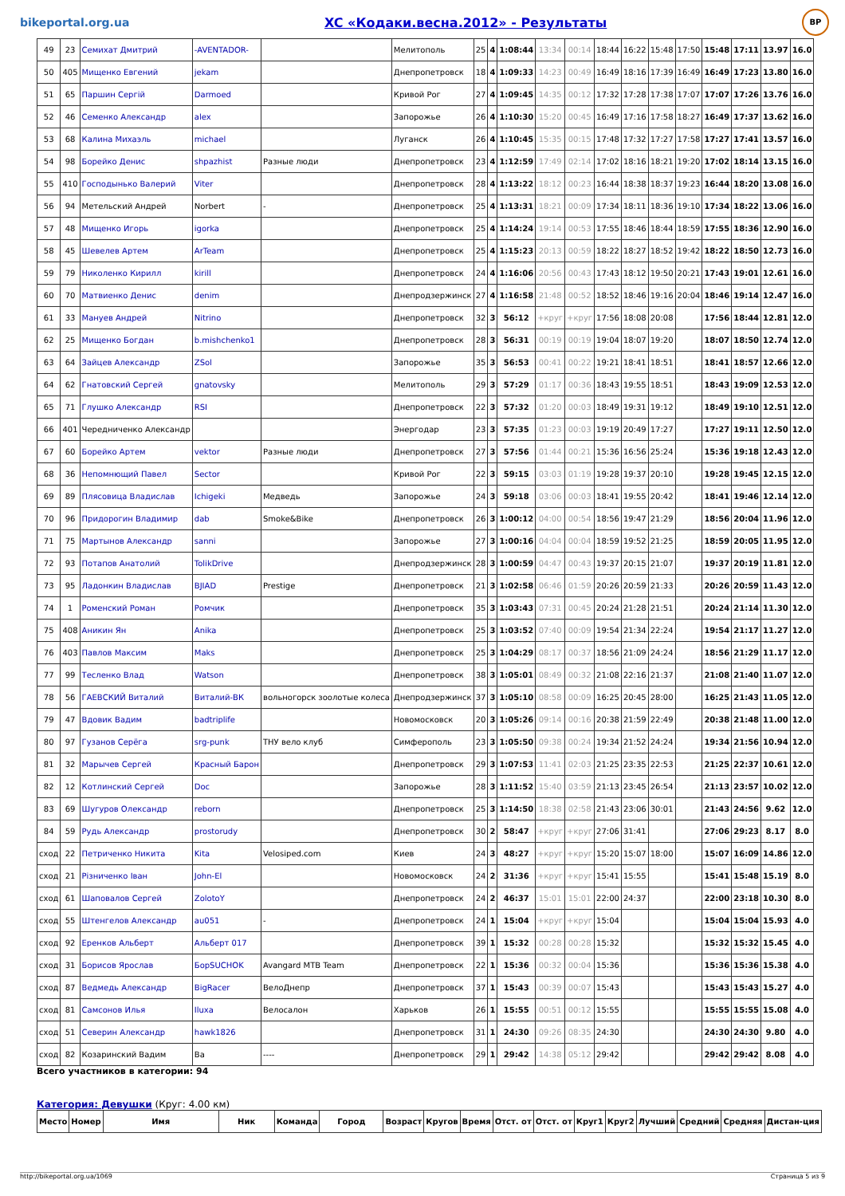bikeportal.org.ua XC «Кодаки.весна.2012» - Результаты BP
| 49 | 23 | Семихат Дмитрий | -AVENTADOR- | | Мелитополь | 25 | 4 | 1:08:44 | 13:34 | 00:14 | 18:44 | 16:22 | 15:48 | 17:50 | 15:48 | 17:11 | 13.97 | 16.0 |
| 50 | 405 | Мищенко Евгений | jekam | | Днепропетровск | 18 | 4 | 1:09:33 | 14:23 | 00:49 | 16:49 | 18:16 | 17:39 | 16:49 | 16:49 | 17:23 | 13.80 | 16.0 |
| 51 | 65 | Паршин Сергій | Darmoed | | Кривой Рог | 27 | 4 | 1:09:45 | 14:35 | 00:12 | 17:32 | 17:28 | 17:38 | 17:07 | 17:07 | 17:26 | 13.76 | 16.0 |
| 52 | 46 | Семенко Александр | alex | | Запорожье | 26 | 4 | 1:10:30 | 15:20 | 00:45 | 16:49 | 17:16 | 17:58 | 18:27 | 16:49 | 17:37 | 13.62 | 16.0 |
| 53 | 68 | Калина Михаэль | michael | | Луганск | 26 | 4 | 1:10:45 | 15:35 | 00:15 | 17:48 | 17:32 | 17:27 | 17:58 | 17:27 | 17:41 | 13.57 | 16.0 |
| 54 | 98 | Борейко Денис | shpazhist | Разные люди | Днепропетровск | 23 | 4 | 1:12:59 | 17:49 | 02:14 | 17:02 | 18:16 | 18:21 | 19:20 | 17:02 | 18:14 | 13.15 | 16.0 |
| 55 | 410 | Господынько Валерий | Viter | | Днепропетровск | 28 | 4 | 1:13:22 | 18:12 | 00:23 | 16:44 | 18:38 | 18:37 | 19:23 | 16:44 | 18:20 | 13.08 | 16.0 |
| 56 | 94 | Метельский Андрей | Norbert | - | Днепропетровск | 25 | 4 | 1:13:31 | 18:21 | 00:09 | 17:34 | 18:11 | 18:36 | 19:10 | 17:34 | 18:22 | 13.06 | 16.0 |
| 57 | 48 | Мищенко Игорь | igorka | | Днепропетровск | 25 | 4 | 1:14:24 | 19:14 | 00:53 | 17:55 | 18:46 | 18:44 | 18:59 | 17:55 | 18:36 | 12.90 | 16.0 |
| 58 | 45 | Шевелев Артем | ArTeam | | Днепропетровск | 25 | 4 | 1:15:23 | 20:13 | 00:59 | 18:22 | 18:27 | 18:52 | 19:42 | 18:22 | 18:50 | 12.73 | 16.0 |
| 59 | 79 | Николенко Кирилл | kirill | | Днепропетровск | 24 | 4 | 1:16:06 | 20:56 | 00:43 | 17:43 | 18:12 | 19:50 | 20:21 | 17:43 | 19:01 | 12.61 | 16.0 |
| 60 | 70 | Матвиенко Денис | denim | | Днепродзержинск | 27 | 4 | 1:16:58 | 21:48 | 00:52 | 18:52 | 18:46 | 19:16 | 20:04 | 18:46 | 19:14 | 12.47 | 16.0 |
| 61 | 33 | Мануев Андрей | Nitrino | | Днепропетровск | 32 | 3 | 56:12 | +круг | +круг | 17:56 | 18:08 | 20:08 | | 17:56 | 18:44 | 12.81 | 12.0 |
| 62 | 25 | Мищенко Богдан | b.mishchenko1 | | Днепропетровск | 28 | 3 | 56:31 | 00:19 | 00:19 | 19:04 | 18:07 | 19:20 | | 18:07 | 18:50 | 12.74 | 12.0 |
| 63 | 64 | Зайцев Александр | ZSol | | Запорожье | 35 | 3 | 56:53 | 00:41 | 00:22 | 19:21 | 18:41 | 18:51 | | 18:41 | 18:57 | 12.66 | 12.0 |
| 64 | 62 | Гнатовский Сергей | gnatovsky | | Мелитополь | 29 | 3 | 57:29 | 01:17 | 00:36 | 18:43 | 19:55 | 18:51 | | 18:43 | 19:09 | 12.53 | 12.0 |
| 65 | 71 | Глушко Александр | RSI | | Днепропетровск | 22 | 3 | 57:32 | 01:20 | 00:03 | 18:49 | 19:31 | 19:12 | | 18:49 | 19:10 | 12.51 | 12.0 |
| 66 | 401 | Чередниченко Александр | | | Энергодар | 23 | 3 | 57:35 | 01:23 | 00:03 | 19:19 | 20:49 | 17:27 | | 17:27 | 19:11 | 12.50 | 12.0 |
| 67 | 60 | Борейко Артем | vektor | Разные люди | Днепропетровск | 27 | 3 | 57:56 | 01:44 | 00:21 | 15:36 | 16:56 | 25:24 | | 15:36 | 19:18 | 12.43 | 12.0 |
| 68 | 36 | Непомнющий Павел | Sector | | Кривой Рог | 22 | 3 | 59:15 | 03:03 | 01:19 | 19:28 | 19:37 | 20:10 | | 19:28 | 19:45 | 12.15 | 12.0 |
| 69 | 89 | Плясовица Владислав | Ichigeki | Медведь | Запорожье | 24 | 3 | 59:18 | 03:06 | 00:03 | 18:41 | 19:55 | 20:42 | | 18:41 | 19:46 | 12.14 | 12.0 |
| 70 | 96 | Придорогин Владимир | dab | Smoke&Bike | Днепропетровск | 26 | 3 | 1:00:12 | 04:00 | 00:54 | 18:56 | 19:47 | 21:29 | | 18:56 | 20:04 | 11.96 | 12.0 |
| 71 | 75 | Мартынов Александр | sanni | | Запорожье | 27 | 3 | 1:00:16 | 04:04 | 00:04 | 18:59 | 19:52 | 21:25 | | 18:59 | 20:05 | 11.95 | 12.0 |
| 72 | 93 | Потапов Анатолий | TolikDrive | | Днепродзержинск | 28 | 3 | 1:00:59 | 04:47 | 00:43 | 19:37 | 20:15 | 21:07 | | 19:37 | 20:19 | 11.81 | 12.0 |
| 73 | 95 | Ладонкин Владислав | BJIAD | Prestige | Днепропетровск | 21 | 3 | 1:02:58 | 06:46 | 01:59 | 20:26 | 20:59 | 21:33 | | 20:26 | 20:59 | 11.43 | 12.0 |
| 74 | 1 | Роменский Роман | Ромчик | | Днепропетровск | 35 | 3 | 1:03:43 | 07:31 | 00:45 | 20:24 | 21:28 | 21:51 | | 20:24 | 21:14 | 11.30 | 12.0 |
| 75 | 408 | Аникин Ян | Anika | | Днепропетровск | 25 | 3 | 1:03:52 | 07:40 | 00:09 | 19:54 | 21:34 | 22:24 | | 19:54 | 21:17 | 11.27 | 12.0 |
| 76 | 403 | Павлов Максим | Maks | | Днепропетровск | 25 | 3 | 1:04:29 | 08:17 | 00:37 | 18:56 | 21:09 | 24:24 | | 18:56 | 21:29 | 11.17 | 12.0 |
| 77 | 99 | Тесленко Влад | Watson | | Днепропетровск | 38 | 3 | 1:05:01 | 08:49 | 00:32 | 21:08 | 22:16 | 21:37 | | 21:08 | 21:40 | 11.07 | 12.0 |
| 78 | 56 | ГАЕВСКИЙ Виталий | Виталий-ВК | вольногорск зоолотые колеса | Днепродзержинск | 37 | 3 | 1:05:10 | 08:58 | 00:09 | 16:25 | 20:45 | 28:00 | | 16:25 | 21:43 | 11.05 | 12.0 |
| 79 | 47 | Вдовик Вадим | badtriplife | | Новомосковск | 20 | 3 | 1:05:26 | 09:14 | 00:16 | 20:38 | 21:59 | 22:49 | | 20:38 | 21:48 | 11.00 | 12.0 |
| 80 | 97 | Гузанов Серёга | srg-punk | ТНУ вело клуб | Симферополь | 23 | 3 | 1:05:50 | 09:38 | 00:24 | 19:34 | 21:52 | 24:24 | | 19:34 | 21:56 | 10.94 | 12.0 |
| 81 | 32 | Марычев Сергей | Красный Барон | | Днепропетровск | 29 | 3 | 1:07:53 | 11:41 | 02:03 | 21:25 | 23:35 | 22:53 | | 21:25 | 22:37 | 10.61 | 12.0 |
| 82 | 12 | Котлинский Сергей | Doc | | Запорожье | 28 | 3 | 1:11:52 | 15:40 | 03:59 | 21:13 | 23:45 | 26:54 | | 21:13 | 23:57 | 10.02 | 12.0 |
| 83 | 69 | Шугуров Олександр | reborn | | Днепропетровск | 25 | 3 | 1:14:50 | 18:38 | 02:58 | 21:43 | 23:06 | 30:01 | | 21:43 | 24:56 | 9.62 | 12.0 |
| 84 | 59 | Рудь Александр | prostorudy | | Днепропетровск | 30 | 2 | 58:47 | +круг | +круг | 27:06 | 31:41 | | | 27:06 | 29:23 | 8.17 | 8.0 |
| сход | 22 | Петриченко Никита | Kita | Velosiped.com | Киев | 24 | 3 | 48:27 | +круг | +круг | 15:20 | 15:07 | 18:00 | | 15:07 | 16:09 | 14.86 | 12.0 |
| сход | 21 | Різниченко Іван | John-El | | Новомосковск | 24 | 2 | 31:36 | +круг | +круг | 15:41 | 15:55 | | | 15:41 | 15:48 | 15.19 | 8.0 |
| сход | 61 | Шаповалов Сергей | ZolotoY | | Днепропетровск | 24 | 2 | 46:37 | 15:01 | 15:01 | 22:00 | 24:37 | | | 22:00 | 23:18 | 10.30 | 8.0 |
| сход | 55 | Штенгелов Александр | au051 | - | Днепропетровск | 24 | 1 | 15:04 | +круг | +круг | 15:04 | | | | 15:04 | 15:04 | 15.93 | 4.0 |
| сход | 92 | Еренков Альберт | Альберт 017 | | Днепропетровск | 39 | 1 | 15:32 | 00:28 | 00:28 | 15:32 | | | | 15:32 | 15:32 | 15.45 | 4.0 |
| сход | 31 | Борисов Ярослав | БорSUCHOK | Avangard MTB Team | Днепропетровск | 22 | 1 | 15:36 | 00:32 | 00:04 | 15:36 | | | | 15:36 | 15:36 | 15.38 | 4.0 |
| сход | 87 | Ведмедь Александр | BigRacer | ВелоДнепр | Днепропетровск | 37 | 1 | 15:43 | 00:39 | 00:07 | 15:43 | | | | 15:43 | 15:43 | 15.27 | 4.0 |
| сход | 81 | Самсонов Илья | Iluxa | Велосалон | Харьков | 26 | 1 | 15:55 | 00:51 | 00:12 | 15:55 | | | | 15:55 | 15:55 | 15.08 | 4.0 |
| сход | 51 | Северин Александр | hawk1826 | | Днепропетровск | 31 | 1 | 24:30 | 09:26 | 08:35 | 24:30 | | | | 24:30 | 24:30 | 9.80 | 4.0 |
| сход | 82 | Козаринский Вадим | Ba | ---- | Днепропетровск | 29 | 1 | 29:42 | 14:38 | 05:12 | 29:42 | | | | 29:42 | 29:42 | 8.08 | 4.0 |
Всего участников в категории: 94
Категория: Девушки (Круг: 4.00 км)
| Место | Номер | Имя | Ник | Команда | Город | Возраст | Кругов | Время | Отст. от | Отст. от | Круг1 | Круг2 | Лучший | Средний | Средняя | Дистан-ция |
| --- | --- | --- | --- | --- | --- | --- | --- | --- | --- | --- | --- | --- | --- | --- | --- | --- |
http://bikeportal.org.ua/1069 Страница 5 из 9